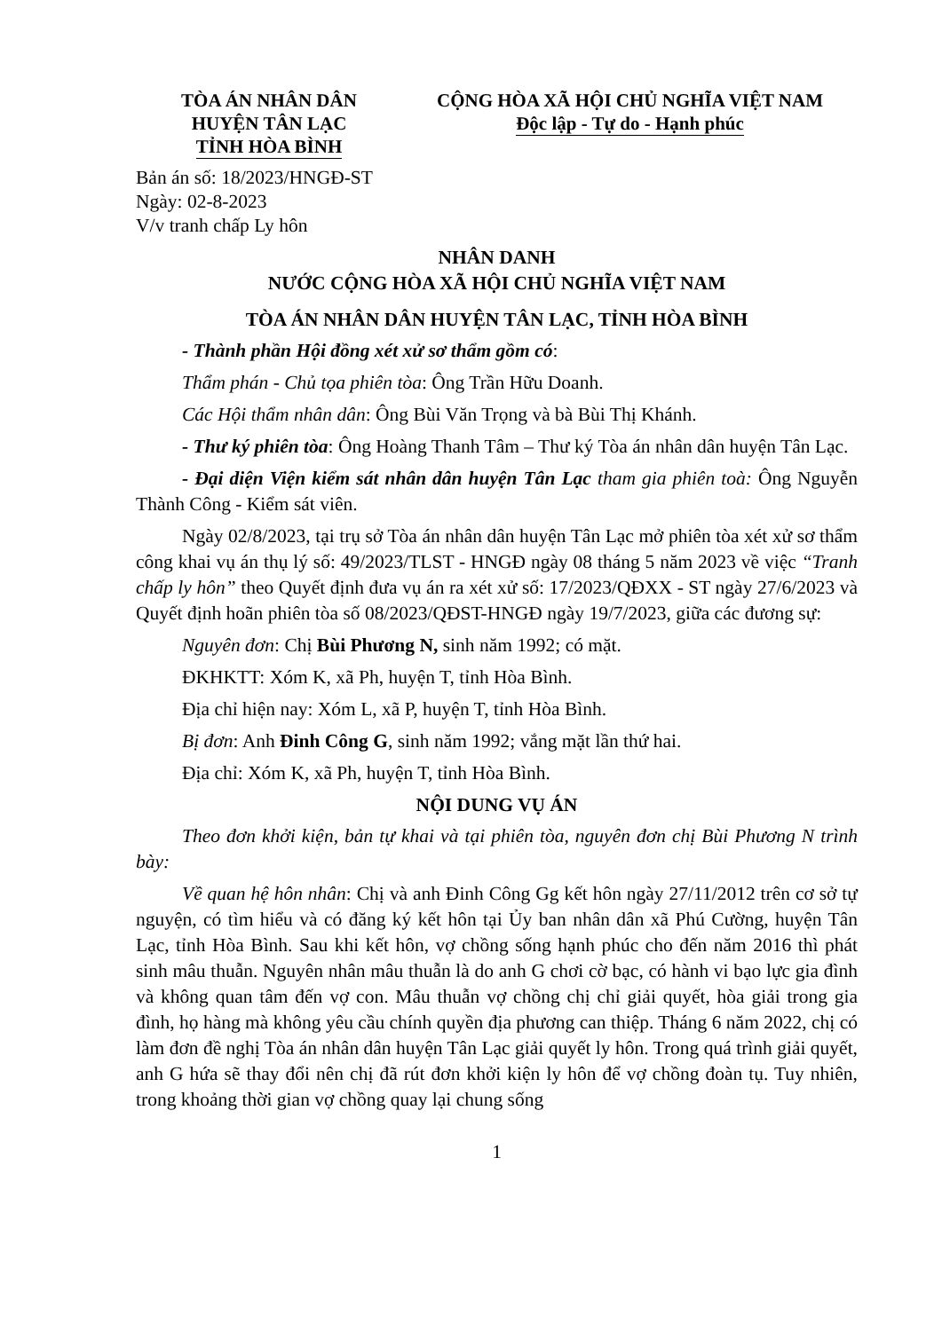TÒA ÁN NHÂN DÂN
HUYỆN TÂN LẠC
TỈNH HÒA BÌNH
CỘNG HÒA XÃ HỘI CHỦ NGHĨA VIỆT NAM
Độc lập - Tự do - Hạnh phúc
Bản án số: 18/2023/HNGĐ-ST
Ngày: 02-8-2023
V/v tranh chấp Ly hôn
NHÂN DANH
NƯỚC CỘNG HÒA XÃ HỘI CHỦ NGHĨA VIỆT NAM
TÒA ÁN NHÂN DÂN HUYỆN TÂN LẠC, TỈNH HÒA BÌNH
- Thành phần Hội đồng xét xử sơ thẩm gồm có:
Thẩm phán - Chủ tọa phiên tòa: Ông Trần Hữu Doanh.
Các Hội thẩm nhân dân: Ông Bùi Văn Trọng và bà Bùi Thị Khánh.
- Thư ký phiên tòa: Ông Hoàng Thanh Tâm – Thư ký Tòa án nhân dân huyện Tân Lạc.
- Đại diện Viện kiểm sát nhân dân huyện Tân Lạc tham gia phiên toà: Ông Nguyễn Thành Công - Kiểm sát viên.
Ngày 02/8/2023, tại trụ sở Tòa án nhân dân huyện Tân Lạc mở phiên tòa xét xử sơ thẩm công khai vụ án thụ lý số: 49/2023/TLST - HNGĐ ngày 08 tháng 5 năm 2023 về việc “Tranh chấp ly hôn” theo Quyết định đưa vụ án ra xét xử số: 17/2023/QĐXX - ST ngày 27/6/2023 và Quyết định hoãn phiên tòa số 08/2023/QĐST-HNGĐ ngày 19/7/2023, giữa các đương sự:
Nguyên đơn: Chị Bùi Phương N, sinh năm 1992; có mặt.
ĐKHKTT: Xóm K, xã Ph, huyện T, tỉnh Hòa Bình.
Địa chỉ hiện nay: Xóm L, xã P, huyện T, tỉnh Hòa Bình.
Bị đơn: Anh Đinh Công G, sinh năm 1992; vắng mặt lần thứ hai.
Địa chỉ: Xóm K, xã Ph, huyện T, tỉnh Hòa Bình.
NỘI DUNG VỤ ÁN
Theo đơn khởi kiện, bản tự khai và tại phiên tòa, nguyên đơn chị Bùi Phương N trình bày:
Về quan hệ hôn nhân: Chị và anh Đinh Công Gg kết hôn ngày 27/11/2012 trên cơ sở tự nguyện, có tìm hiểu và có đăng ký kết hôn tại Ủy ban nhân dân xã Phú Cường, huyện Tân Lạc, tỉnh Hòa Bình. Sau khi kết hôn, vợ chồng sống hạnh phúc cho đến năm 2016 thì phát sinh mâu thuẫn. Nguyên nhân mâu thuẫn là do anh G chơi cờ bạc, có hành vi bạo lực gia đình và không quan tâm đến vợ con. Mâu thuẫn vợ chồng chị chỉ giải quyết, hòa giải trong gia đình, họ hàng mà không yêu cầu chính quyền địa phương can thiệp. Tháng 6 năm 2022, chị có làm đơn đề nghị Tòa án nhân dân huyện Tân Lạc giải quyết ly hôn. Trong quá trình giải quyết, anh G hứa sẽ thay đổi nên chị đã rút đơn khởi kiện ly hôn để vợ chồng đoàn tụ. Tuy nhiên, trong khoảng thời gian vợ chồng quay lại chung sống
1